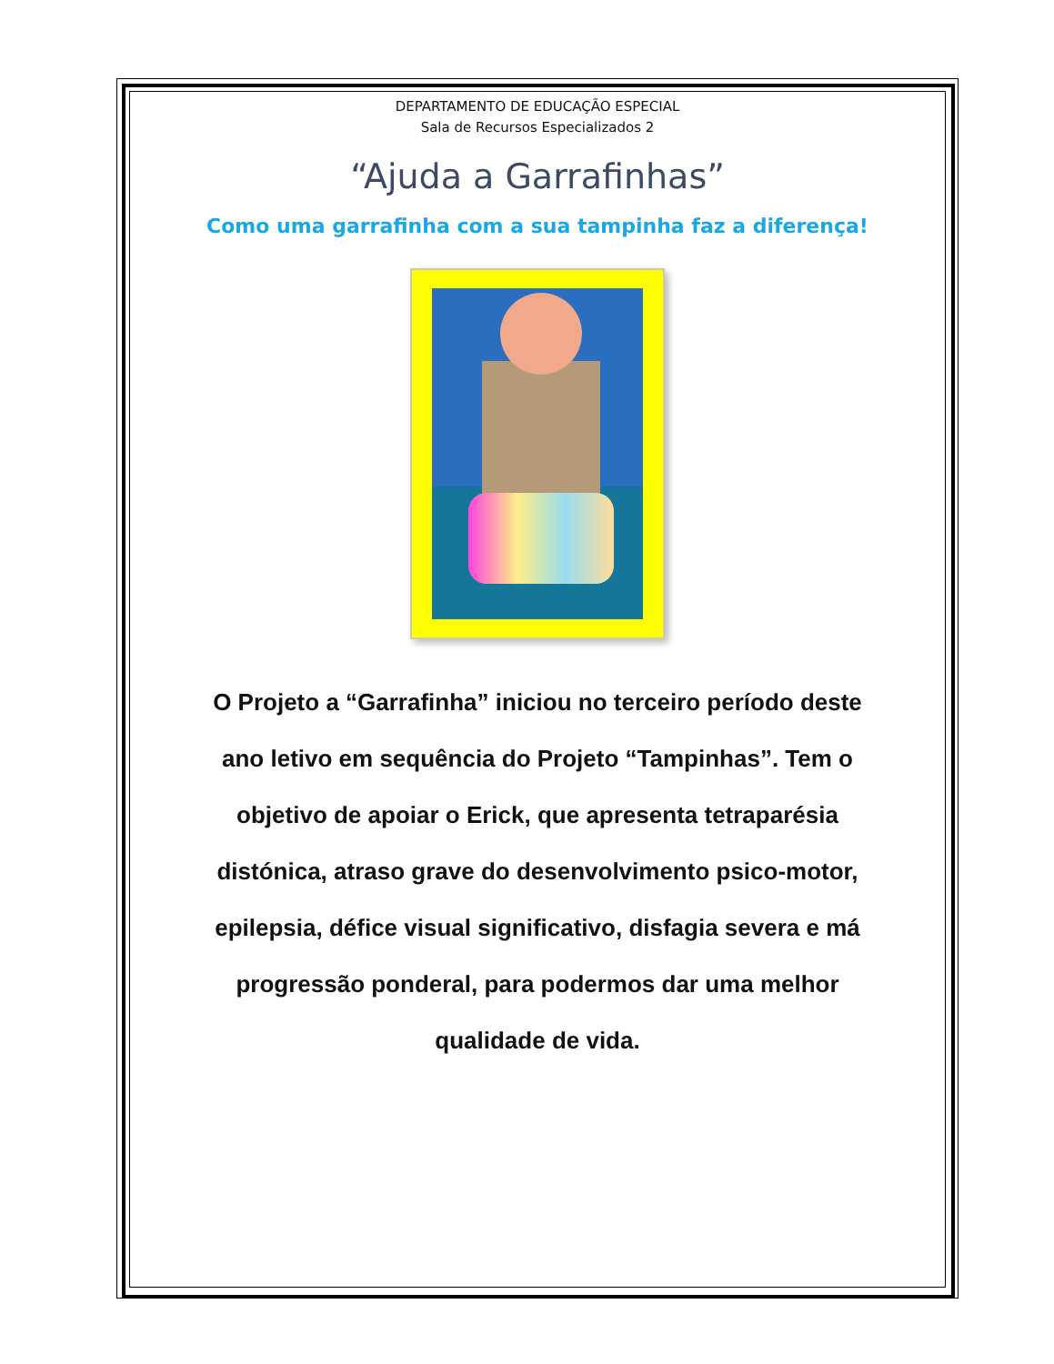DEPARTAMENTO DE EDUCAÇÃO ESPECIAL
Sala de Recursos Especializados 2
“Ajuda a Garrafinhas”
Como uma garrafinha com a sua tampinha faz a diferença!
O Projeto a “Garrafinha” iniciou no terceiro período deste ano letivo em sequência do Projeto “Tampinhas”. Tem o objetivo de apoiar o Erick, que apresenta tetraparésia distónica, atraso grave do desenvolvimento psico-motor, epilepsia, défice visual significativo, disfagia severa e má progressão ponderal, para podermos dar uma melhor qualidade de vida.